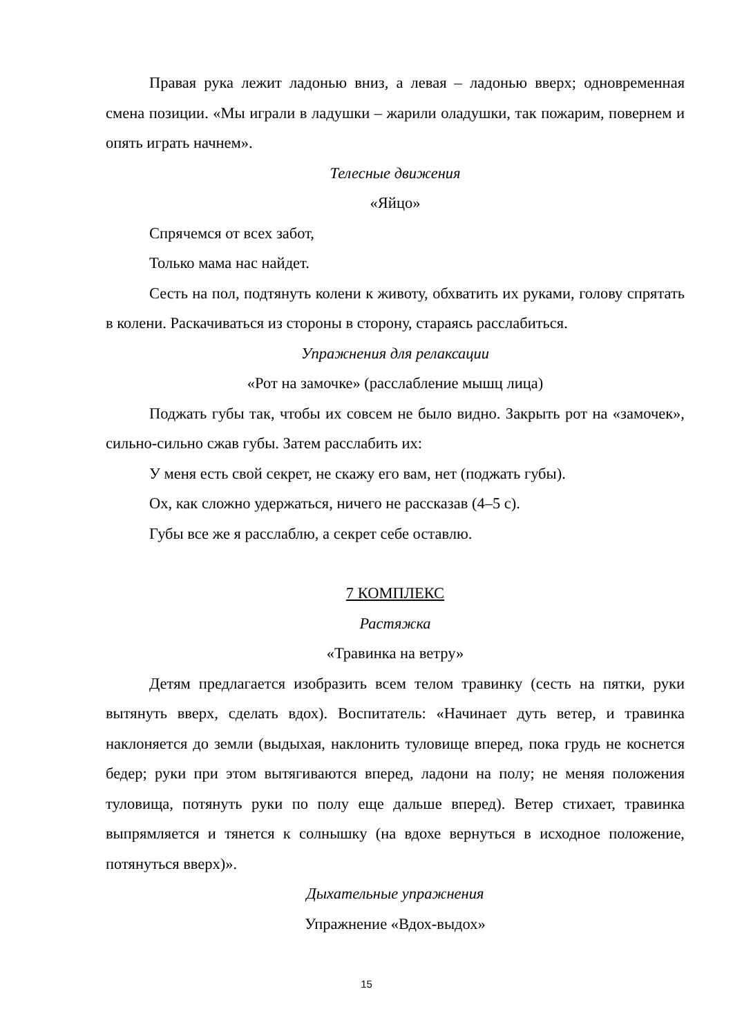Правая рука лежит ладонью вниз, а левая – ладонью вверх; одновременная смена позиции. «Мы играли в ладушки – жарили оладушки, так пожарим, повернем и опять играть начнем».
Телесные движения
«Яйцо»
Спрячемся от всех забот,
Только мама нас найдет.
Сесть на пол, подтянуть колени к животу, обхватить их руками, голову спрятать в колени. Раскачиваться из стороны в сторону, стараясь расслабиться.
Упражнения для релаксации
«Рот на замочке» (расслабление мышц лица)
Поджать губы так, чтобы их совсем не было видно. Закрыть рот на «замочек», сильно-сильно сжав губы. Затем расслабить их:
У меня есть свой секрет, не скажу его вам, нет (поджать губы).
Ох, как сложно удержаться, ничего не рассказав (4–5 с).
Губы все же я расслаблю, а секрет себе оставлю.
7 КОМПЛЕКС
Растяжка
«Травинка на ветру»
Детям предлагается изобразить всем телом травинку (сесть на пятки, руки вытянуть вверх, сделать вдох). Воспитатель: «Начинает дуть ветер, и травинка наклоняется до земли (выдыхая, наклонить туловище вперед, пока грудь не коснется бедер; руки при этом вытягиваются вперед, ладони на полу; не меняя положения туловища, потянуть руки по полу еще дальше вперед). Ветер стихает, травинка выпрямляется и тянется к солнышку (на вдохе вернуться в исходное положение, потянуться вверх)».
Дыхательные упражнения
Упражнение «Вдох-выдох»
15